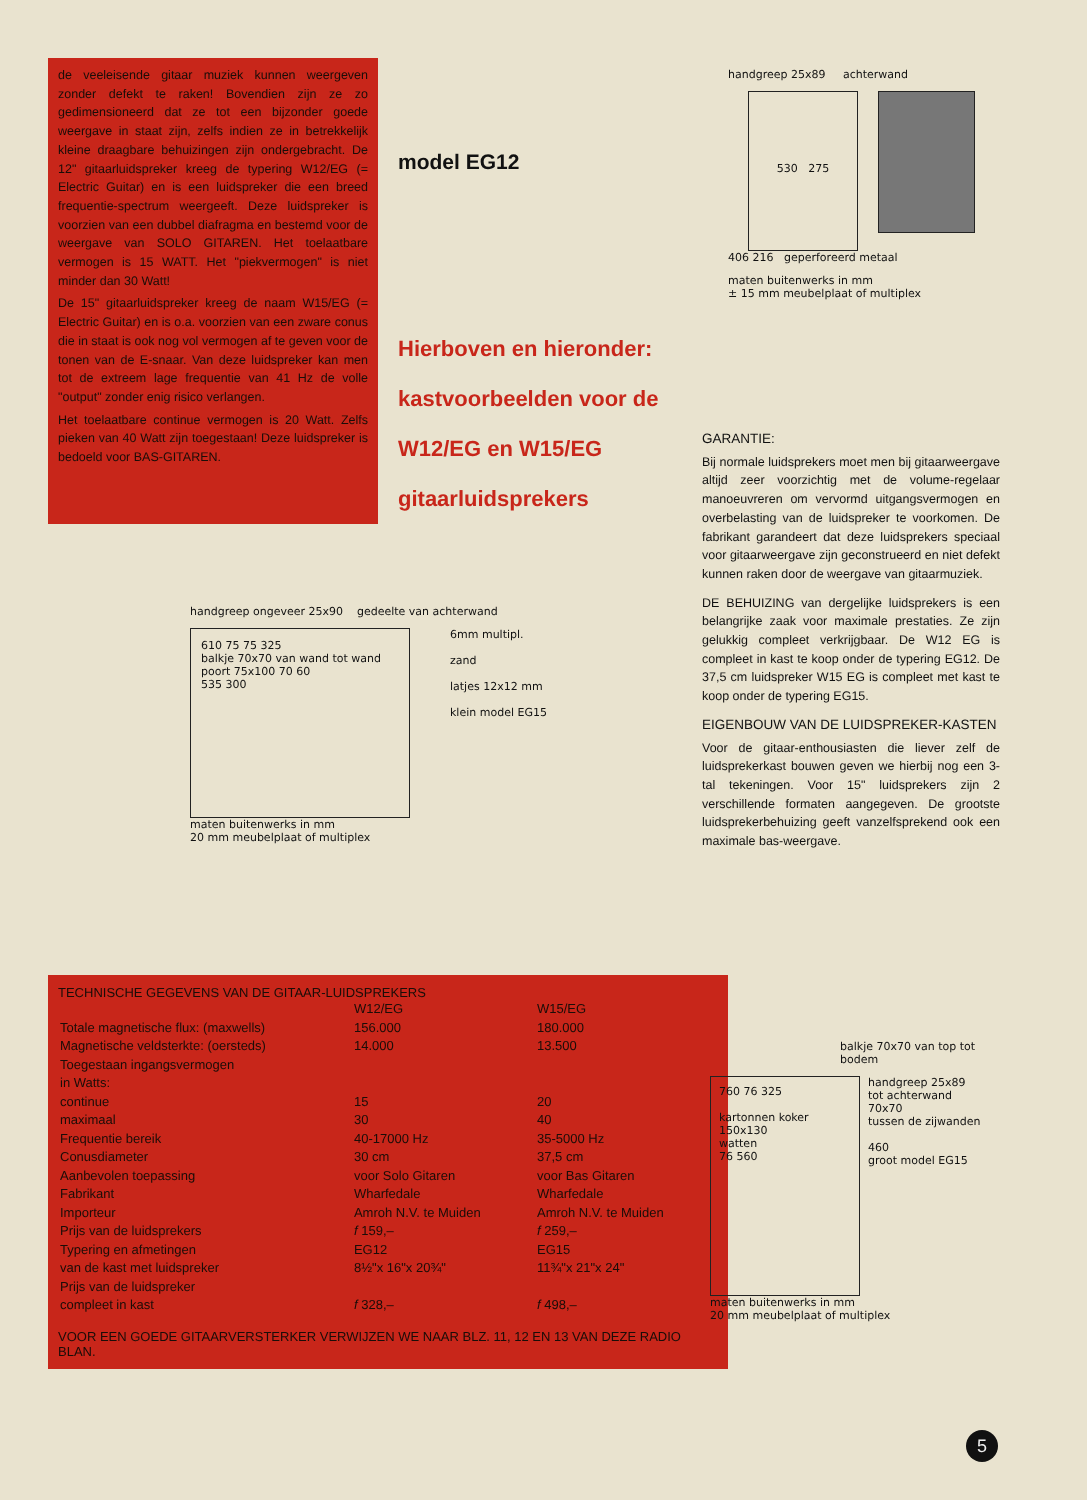de veeleisende gitaar muziek kunnen weergeven zonder defekt te raken! Bovendien zijn ze zo gedimensioneerd dat ze tot een bijzonder goede weergave in staat zijn, zelfs indien ze in betrekkelijk kleine draagbare behuizingen zijn ondergebracht. De 12" gitaarluidspreker kreeg de typering W12/EG (= Electric Guitar) en is een luidspreker die een breed frequentie-spectrum weergeeft. Deze luidspreker is voorzien van een dubbel diafragma en bestemd voor de weergave van SOLO GITAREN. Het toelaatbare vermogen is 15 WATT. Het "piekvermogen" is niet minder dan 30 Watt!
De 15" gitaarluidspreker kreeg de naam W15/EG (= Electric Guitar) en is o.a. voorzien van een zware conus die in staat is ook nog vol vermogen af te geven voor de tonen van de E-snaar. Van deze luidspreker kan men tot de extreem lage frequentie van 41 Hz de volle "output" zonder enig risico verlangen.
Het toelaatbare continue vermogen is 20 Watt. Zelfs pieken van 40 Watt zijn toegestaan! Deze luidspreker is bedoeld voor BAS-GITAREN.
model EG12
Hierboven en hieronder:
kastvoorbeelden voor de
W12/EG en W15/EG
gitaarluidsprekers
handgreep 25x89 achterwand
530 275
406 216 geperforeerd metaal
maten buitenwerks in mm
± 15 mm meubelplaat of multiplex
handgreep ongeveer 25x90 gedeelte van achterwand
610 75 75 325
balkje 70x70 van wand tot wand
poort 75x100 70 60
535 300
6mm multipl.
zand
latjes 12x12 mm
klein model EG15
maten buitenwerks in mm
20 mm meubelplaat of multiplex
GARANTIE:
Bij normale luidsprekers moet men bij gitaarweergave altijd zeer voorzichtig met de volume-regelaar manoeuvreren om vervormd uitgangsvermogen en overbelasting van de luidspreker te voorkomen. De fabrikant garandeert dat deze luidsprekers speciaal voor gitaarweergave zijn geconstrueerd en niet defekt kunnen raken door de weergave van gitaarmuziek.
DE BEHUIZING van dergelijke luidsprekers is een belangrijke zaak voor maximale prestaties. Ze zijn gelukkig compleet verkrijgbaar. De W12 EG is compleet in kast te koop onder de typering EG12. De 37,5 cm luidspreker W15 EG is compleet met kast te koop onder de typering EG15.
EIGENBOUW VAN DE LUIDSPREKER-KASTEN
Voor de gitaar-enthousiasten die liever zelf de luidsprekerkast bouwen geven we hierbij nog een 3-tal tekeningen. Voor 15" luidsprekers zijn 2 verschillende formaten aangegeven. De grootste luidsprekerbehuizing geeft vanzelfsprekend ook een maximale bas-weergave.
TECHNISCHE GEGEVENS VAN DE GITAAR-LUIDSPREKERS
| | W12/EG | W15/EG |
| --- | --- | --- |
| Totale magnetische flux: (maxwells) | 156.000 | 180.000 |
| Magnetische veldsterkte: (oersteds) | 14.000 | 13.500 |
| Toegestaan ingangsvermogen in Watts: | | |
| continue | 15 | 20 |
| maximaal | 30 | 40 |
| Frequentie bereik | 40-17000 Hz | 35-5000 Hz |
| Conusdiameter | 30 cm | 37,5 cm |
| Aanbevolen toepassing | voor Solo Gitaren | voor Bas Gitaren |
| Fabrikant | Wharfedale | Wharfedale |
| Importeur | Amroh N.V. te Muiden | Amroh N.V. te Muiden |
| Prijs van de luidsprekers | f 159,– | f 259,– |
| Typering en afmetingen | EG12 | EG15 |
| van de kast met luidspreker | 8½"x 16"x 20¾" | 11¾"x 21"x 24" |
| Prijs van de luidspreker compleet in kast | f 328,– | f 498,– |
VOOR EEN GOEDE GITAARVERSTERKER VERWIJZEN WE NAAR BLZ. 11, 12 EN 13 VAN DEZE RADIO BLAN.
balkje 70x70 van top tot bodem
760 76 325
kartonnen koker 150x130
watten
76 560
handgreep 25x89
tot achterwand
70x70
tussen de zijwanden
460
groot model EG15
maten buitenwerks in mm
20 mm meubelplaat of multiplex
5